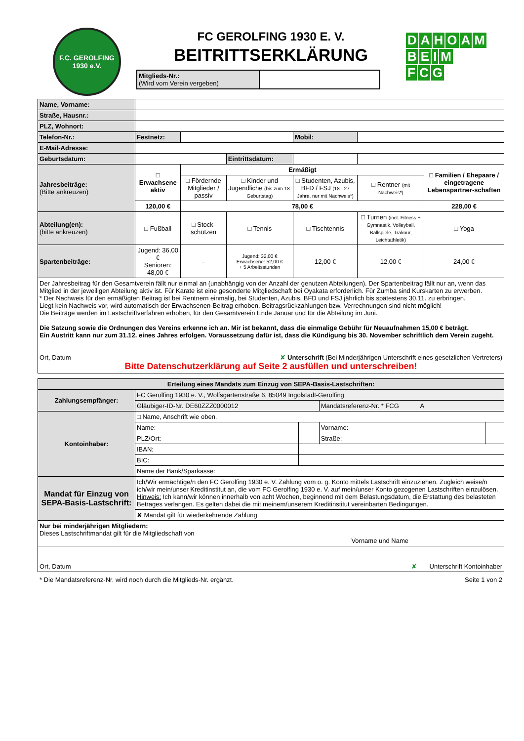F.C. GEROLFING 1930 e.V.
FC GEROLFING 1930 E. V.
BEITRITTSERKLÄRUNG
Mitglieds-Nr.:
(Wird vom Verein vergeben)
DAHOAM
BEIM
F C G
| Name, Vorname: | | | | | | |
| Straße, Hausnr.: | | | | | | |
| PLZ, Wohnort: | | | | | | |
| Telefon-Nr.: | Festnetz: | | | Mobil: | | |
| E-Mail-Adresse: | | | | | | |
| Geburtsdatum: | | | Eintrittsdatum: | | | |
| Jahresbeiträge: (Bitte ankreuzen) | □ Erwachsene aktiv | Ermäßigt | | | | □ Familien / Ehepaare / eingetragene Lebenspartner-schaften |
| | | □ Fördernde Mitglieder / passiv | □ Kinder und Jugendliche (bis zum 18. Geburtstag) | □ Studenten, Azubis, BFD / FSJ (18 - 27 Jahre, nur mit Nachweis*) | □ Rentner (mit Nachweis*) | |
| | 120,00 € | 78,00 € | | | | 228,00 € |
| Abteilung(en): (bitte ankreuzen) | □ Fußball | □ Stock-schützen | □ Tennis | □ Tischtennis | □ Turnen (incl. Fitness + Gymnastik, Volleyball, Ballspiele, Trakour, Leichtathletik) | □ Yoga |
| Spartenbeiträge: | Jugend: 36,00 € Senioren: 48,00 € | - | Jugend: 32,00 € Erwachsene: 52,00 € + 5 Arbeitsstunden | 12,00 € | 12,00 € | 24,00 € |
| Der Jahresbeitrag für den Gesamtverein fällt nur einmal an (unabhängig von der Anzahl der genutzen Abteilungen). Der Spartenbeitrag fällt nur an, wenn das Mitglied in der jeweiligen Abteilung aktiv ist. Für Karate ist eine gesonderte Mitgliedschaft bei Oyakata erforderlich. Für Zumba sind Kurskarten zu erwerben. * Der Nachweis für den ermäßigten Beitrag ist bei Rentnern einmalig, bei Studenten, Azubis, BFD und FSJ jährlich bis spätestens 30.11. zu erbringen. Liegt kein Nachweis vor, wird automatisch der Erwachsenen-Beitrag erhoben. Beitragsrückzahlungen bzw. Verrechnungen sind nicht möglich! Die Beiträge werden im Lastschriftverfahren erhoben, für den Gesamtverein Ende Januar und für die Abteilung im Juni. Die Satzung sowie die Ordnungen des Vereins erkenne ich an. Mir ist bekannt, dass die einmalige Gebühr für Neuaufnahmen 15,00 € beträgt. Ein Austritt kann nur zum 31.12. eines Jahres erfolgen. Voraussetzung dafür ist, dass die Kündigung bis 30. November schriftlich dem Verein zugeht. Ort, Datum ✘ Unterschrift (Bei Minderjährigen Unterschrift eines gesetzlichen Vertreters) Bitte Datenschutzerklärung auf Seite 2 ausfüllen und unterschreiben! | | | | | | |
| Erteilung eines Mandats zum Einzug von SEPA-Basis-Lastschriften: | | | | |
| --- | --- | --- | --- | --- |
| Zahlungsempfänger: | FC Gerolfing 1930 e. V., Wolfsgartenstraße 6, 85049 Ingolstadt-Gerolfing | | | |
| | Gläubiger-ID-Nr. DE60ZZZ0000012 | | Mandatsreferenz-Nr. * FCG A | |
| Kontoinhaber: | □ Name, Anschrift wie oben. | | | |
| | Name: | | Vorname: | |
| | PLZ/Ort: | | Straße: | |
| | IBAN: | | | |
| | BIC: | | | |
| | Name der Bank/Sparkasse: | | | |
| Mandat für Einzug von SEPA-Basis-Lastschrift: | Ich/Wir ermächtige/n den FC Gerolfing 1930 e. V. Zahlung vom o. g. Konto mittels Lastschrift einzuziehen. Zugleich weise/n ich/wir mein/unser Kreditinstitut an, die vom FC Gerolfing 1930 e. V. auf mein/unser Konto gezogenen Lastschriften einzulösen. Hinweis: Ich kann/wir können innerhalb von acht Wochen, beginnend mit dem Belastungsdatum, die Erstattung des belasteten Betrages verlangen. Es gelten dabei die mit meinem/unserem Kreditinstitut vereinbarten Bedingungen. | | | |
| | ✘ Mandat gilt für wiederkehrende Zahlung | | | |
| Nur bei minderjährigen Mitgliedern: Dieses Lastschriftmandat gilt für die Mitgliedschaft von Vorname und Name | | | | |
| Ort, Datum ✘ Unterschrift Kontoinhaber | | | | |
* Die Mandatsreferenz-Nr. wird noch durch die Mitglieds-Nr. ergänzt. Seite 1 von 2